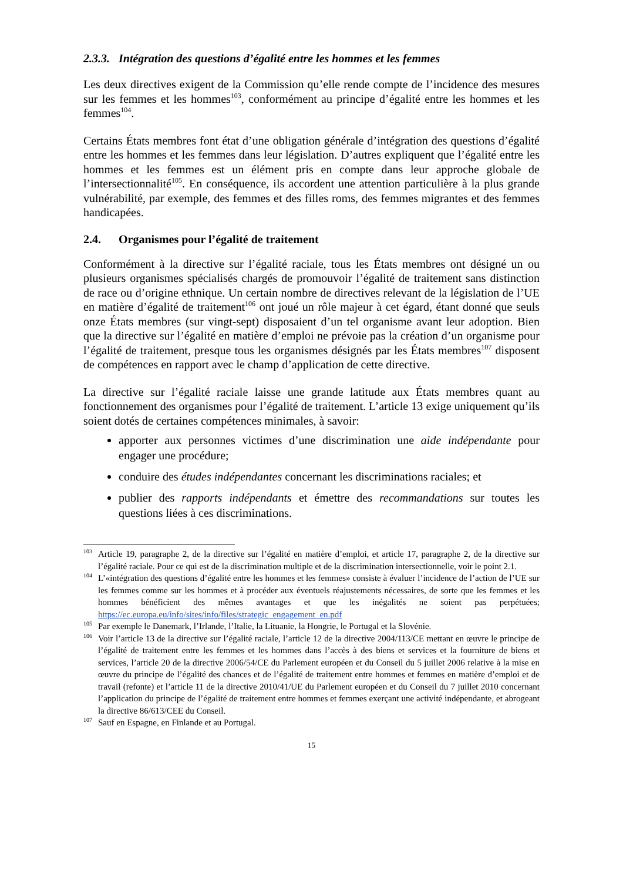2.3.3. Intégration des questions d’égalité entre les hommes et les femmes
Les deux directives exigent de la Commission qu’elle rende compte de l’incidence des mesures sur les femmes et les hommes<sup>103</sup>, conformément au principe d’égalité entre les hommes et les femmes<sup>104</sup>.
Certains États membres font état d’une obligation générale d’intégration des questions d’égalité entre les hommes et les femmes dans leur législation. D’autres expliquent que l’égalité entre les hommes et les femmes est un élément pris en compte dans leur approche globale de l’intersectionnalité<sup>105</sup>. En conséquence, ils accordent une attention particulière à la plus grande vulnérabilité, par exemple, des femmes et des filles roms, des femmes migrantes et des femmes handicapées.
2.4. Organismes pour l’égalité de traitement
Conformément à la directive sur l’égalité raciale, tous les États membres ont désigné un ou plusieurs organismes spécialisés chargés de promouvoir l’égalité de traitement sans distinction de race ou d’origine ethnique. Un certain nombre de directives relevant de la législation de l’UE en matière d’égalité de traitement<sup>106</sup> ont joué un rôle majeur à cet égard, étant donné que seuls onze États membres (sur vingt-sept) disposaient d’un tel organisme avant leur adoption. Bien que la directive sur l’égalité en matière d’emploi ne prévoie pas la création d’un organisme pour l’égalité de traitement, presque tous les organismes désignés par les États membres<sup>107</sup> disposent de compétences en rapport avec le champ d’application de cette directive.
La directive sur l’égalité raciale laisse une grande latitude aux États membres quant au fonctionnement des organismes pour l’égalité de traitement. L’article 13 exige uniquement qu’ils soient dotés de certaines compétences minimales, à savoir:
apporter aux personnes victimes d’une discrimination une aide indépendante pour engager une procédure;
conduire des études indépendantes concernant les discriminations raciales; et
publier des rapports indépendants et émettre des recommandations sur toutes les questions liées à ces discriminations.
<sup>103</sup> Article 19, paragraphe 2, de la directive sur l’égalité en matière d’emploi, et article 17, paragraphe 2, de la directive sur l’égalité raciale. Pour ce qui est de la discrimination multiple et de la discrimination intersectionnelle, voir le point 2.1.
<sup>104</sup> L’«intégration des questions d’égalité entre les hommes et les femmes» consiste à évaluer l’incidence de l’action de l’UE sur les femmes comme sur les hommes et à procéder aux éventuels réajustements nécessaires, de sorte que les femmes et les hommes bénéficient des mêmes avantages et que les inégalités ne soient pas perpétuées; https://ec.europa.eu/info/sites/info/files/strategic_engagement_en.pdf
<sup>105</sup> Par exemple le Danemark, l’Irlande, l’Italie, la Lituanie, la Hongrie, le Portugal et la Slovénie.
<sup>106</sup> Voir l’article 13 de la directive sur l’égalité raciale, l’article 12 de la directive 2004/113/CE mettant en œuvre le principe de l’égalité de traitement entre les femmes et les hommes dans l’accès à des biens et services et la fourniture de biens et services, l’article 20 de la directive 2006/54/CE du Parlement européen et du Conseil du 5 juillet 2006 relative à la mise en œuvre du principe de l’égalité des chances et de l’égalité de traitement entre hommes et femmes en matière d’emploi et de travail (refonte) et l’article 11 de la directive 2010/41/UE du Parlement européen et du Conseil du 7 juillet 2010 concernant l’application du principe de l’égalité de traitement entre hommes et femmes exerçant une activité indépendante, et abrogeant la directive 86/613/CEE du Conseil.
<sup>107</sup> Sauf en Espagne, en Finlande et au Portugal.
15